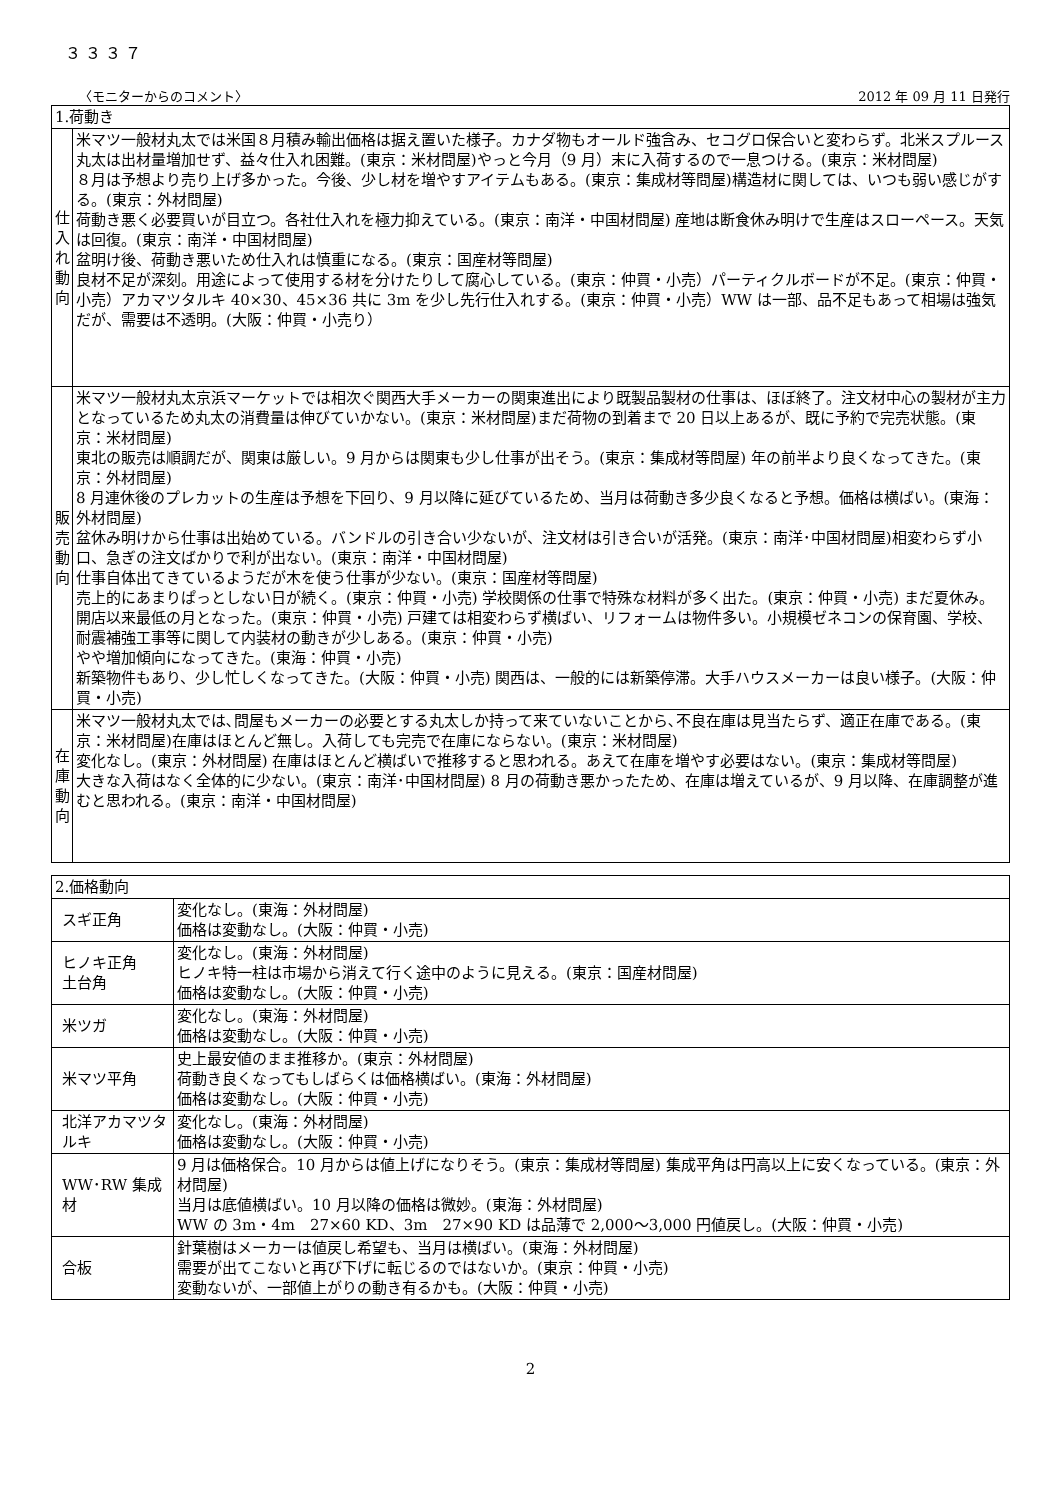３３３７
〈モニターからのコメント〉 2012 年 09 月 11 日発行
| 1.荷動き | |
| --- | --- |
| 仕 入 れ 動 向 | 米マツ一般材丸太では米国８月積み輸出価格は据え置いた様子。カナダ物もオールド強含み、セコグロ保合いと変わらず。北米スプルース丸太は出材量増加せず、益々仕入れ困難。(東京：米材問屋)やっと今月（9 月）末に入荷するので一息つける。(東京：米材問屋) ８月は予想より売り上げ多かった。今後、少し材を増やすアイテムもある。(東京：集成材等問屋)構造材に関しては、いつも弱い感じがする。(東京：外材問屋) 荷動き悪く必要買いが目立つ。各社仕入れを極力抑えている。(東京：南洋・中国材問屋) 産地は断食休み明けで生産はスローペース。天気は回復。(東京：南洋・中国材問屋) 盆明け後、荷動き悪いため仕入れは慎重になる。(東京：国産材等問屋) 良材不足が深刻。用途によって使用する材を分けたりして腐心している。(東京：仲買・小売）パーティクルボードが不足。(東京：仲買・小売）アカマツタルキ 40×30、45×36 共に 3m を少し先行仕入れする。(東京：仲買・小売）WW は一部、品不足もあって相場は強気だが、需要は不透明。(大阪：仲買・小売り） |
| 販 売 動 向 | 米マツ一般材丸太京浜マーケットでは相次ぐ関西大手メーカーの関東進出により既製品製材の仕事は、ほぼ終了。注文材中心の製材が主力となっているため丸太の消費量は伸びていかない。(東京：米材問屋)まだ荷物の到着まで 20 日以上あるが、既に予約で完売状態。(東京：米材問屋) 東北の販売は順調だが、関東は厳しい。9 月からは関東も少し仕事が出そう。(東京：集成材等問屋) 年の前半より良くなってきた。(東京：外材問屋) 8 月連休後のプレカットの生産は予想を下回り、9 月以降に延びているため、当月は荷動き多少良くなると予想。価格は横ばい。(東海：外材問屋) 盆休み明けから仕事は出始めている。バンドルの引き合い少ないが、注文材は引き合いが活発。(東京：南洋･中国材問屋)相変わらず小口、急ぎの注文ばかりで利が出ない。(東京：南洋・中国材問屋) 仕事自体出てきているようだが木を使う仕事が少ない。(東京：国産材等問屋) 売上的にあまりぱっとしない日が続く。(東京：仲買・小売) 学校関係の仕事で特殊な材料が多く出た。(東京：仲買・小売) まだ夏休み。開店以来最低の月となった。(東京：仲買・小売) 戸建ては相変わらず横ばい、リフォームは物件多い。小規模ゼネコンの保育園、学校、耐震補強工事等に関して内装材の動きが少しある。(東京：仲買・小売) やや増加傾向になってきた。(東海：仲買・小売) 新築物件もあり、少し忙しくなってきた。(大阪：仲買・小売) 関西は、一般的には新築停滞。大手ハウスメーカーは良い様子。(大阪：仲買・小売) |
| 在 庫 動 向 | 米マツ一般材丸太では､問屋もメーカーの必要とする丸太しか持って来ていないことから､不良在庫は見当たらず、適正在庫である。(東京：米材問屋)在庫はほとんど無し。入荷しても完売で在庫にならない。(東京：米材問屋) 変化なし。(東京：外材問屋) 在庫はほとんど横ばいで推移すると思われる。あえて在庫を増やす必要はない。(東京：集成材等問屋) 大きな入荷はなく全体的に少ない。(東京：南洋･中国材問屋) 8 月の荷動き悪かったため、在庫は増えているが、9 月以降、在庫調整が進むと思われる。(東京：南洋・中国材問屋) |
| 2.価格動向 | |
| --- | --- |
| スギ正角 | 変化なし。(東海：外材問屋) 価格は変動なし。(大阪：仲買・小売) |
| ヒノキ正角 土台角 | 変化なし。(東海：外材問屋) ヒノキ特一柱は市場から消えて行く途中のように見える。(東京：国産材問屋) 価格は変動なし。(大阪：仲買・小売) |
| 米ツガ | 変化なし。(東海：外材問屋) 価格は変動なし。(大阪：仲買・小売) |
| 米マツ平角 | 史上最安値のまま推移か。(東京：外材問屋) 荷動き良くなってもしばらくは価格横ばい。(東海：外材問屋) 価格は変動なし。(大阪：仲買・小売) |
| 北洋アカマツタルキ | 変化なし。(東海：外材問屋) 価格は変動なし。(大阪：仲買・小売) |
| WW･RW 集成材 | 9 月は価格保合。10 月からは値上げになりそう。(東京：集成材等問屋) 集成平角は円高以上に安くなっている。(東京：外材問屋) 当月は底値横ばい。10 月以降の価格は微妙。(東海：外材問屋) WW の 3m・4m 27×60 KD、3m 27×90 KD は品薄で 2,000～3,000 円値戻し。(大阪：仲買・小売) |
| 合板 | 針葉樹はメーカーは値戻し希望も、当月は横ばい。(東海：外材問屋) 需要が出てこないと再び下げに転じるのではないか。(東京：仲買・小売) 変動ないが、一部値上がりの動き有るかも。(大阪：仲買・小売) |
2